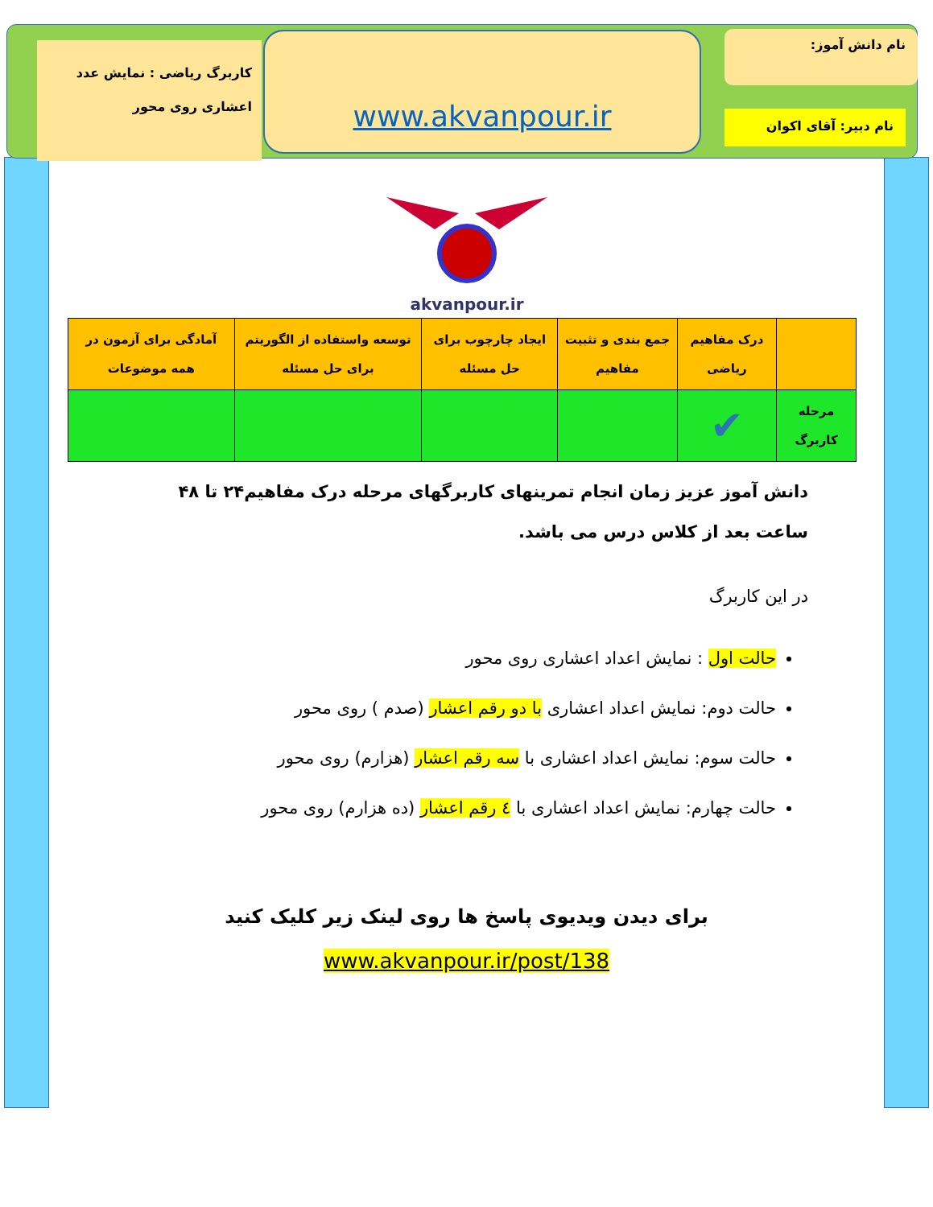کاربرگ ریاضی : نمایش عدد اعشاری روی محور
www.akvanpour.ir نام دانش آموز:
نام دبیر: آقای اکوان
akvanpour.ir
| | درک مفاهیم ریاضی | جمع بندی و تثبیت مفاهیم | ایجاد چارچوب برای حل مسئله | توسعه واستفاده از الگوریتم برای حل مسئله | آمادگی برای آزمون در همه موضوعات |
| مرحله کاربرگ | ✔ | | | | |
دانش آموز عزیز زمان انجام تمرینهای کاربرگهای مرحله درک مفاهیم۲۴ تا ۴۸ ساعت بعد از کلاس درس می باشد.
در این کاربرگ
حالت اول : نمایش اعداد اعشاری روی محور
حالت دوم: نمایش اعداد اعشاری با دو رقم اعشار (صدم ) روی محور
حالت سوم: نمایش اعداد اعشاری با سه رقم اعشار (هزارم) روی محور
حالت چهارم: نمایش اعداد اعشاری با ٤ رقم اعشار (ده هزارم) روی محور
برای دیدن ویدیوی پاسخ ها روی لینک زیر کلیک کنید
www.akvanpour.ir/post/138